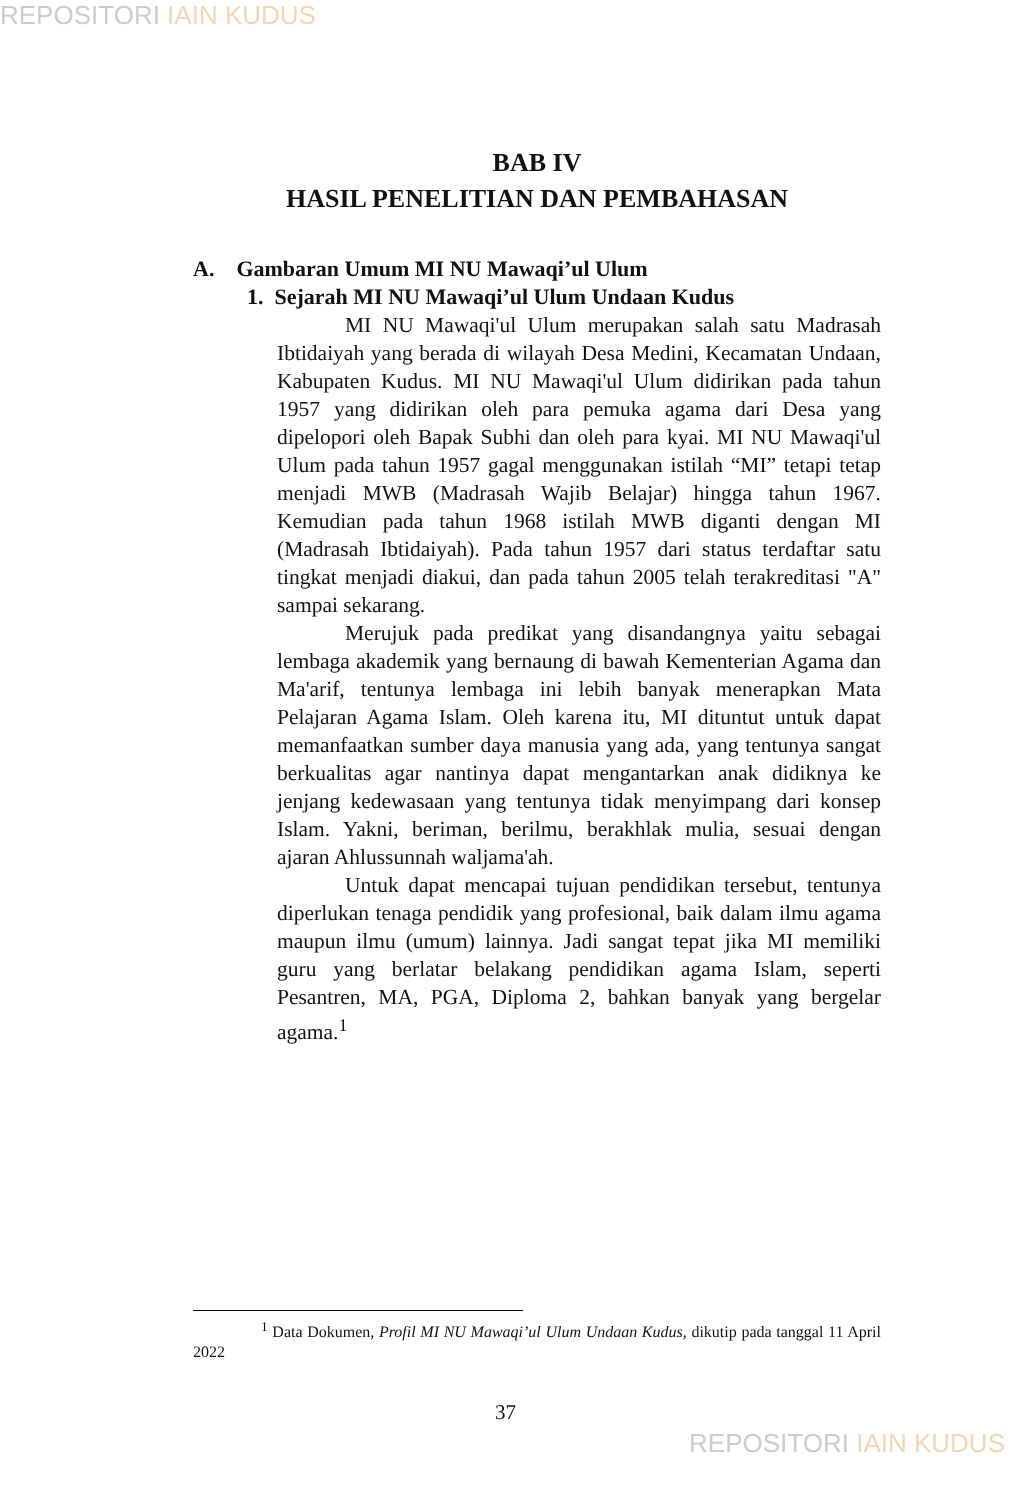REPOSITORI IAIN KUDUS
BAB IV
HASIL PENELITIAN DAN PEMBAHASAN
A. Gambaran Umum MI NU Mawaqi’ul Ulum
1. Sejarah MI NU Mawaqi’ul Ulum Undaan Kudus
MI NU Mawaqi'ul Ulum merupakan salah satu Madrasah Ibtidaiyah yang berada di wilayah Desa Medini, Kecamatan Undaan, Kabupaten Kudus. MI NU Mawaqi'ul Ulum didirikan pada tahun 1957 yang didirikan oleh para pemuka agama dari Desa yang dipelopori oleh Bapak Subhi dan oleh para kyai. MI NU Mawaqi'ul Ulum pada tahun 1957 gagal menggunakan istilah “MI” tetapi tetap menjadi MWB (Madrasah Wajib Belajar) hingga tahun 1967. Kemudian pada tahun 1968 istilah MWB diganti dengan MI (Madrasah Ibtidaiyah). Pada tahun 1957 dari status terdaftar satu tingkat menjadi diakui, dan pada tahun 2005 telah terakreditasi "A" sampai sekarang.
Merujuk pada predikat yang disandangnya yaitu sebagai lembaga akademik yang bernaung di bawah Kementerian Agama dan Ma'arif, tentunya lembaga ini lebih banyak menerapkan Mata Pelajaran Agama Islam. Oleh karena itu, MI dituntut untuk dapat memanfaatkan sumber daya manusia yang ada, yang tentunya sangat berkualitas agar nantinya dapat mengantarkan anak didiknya ke jenjang kedewasaan yang tentunya tidak menyimpang dari konsep Islam. Yakni, beriman, berilmu, berakhlak mulia, sesuai dengan ajaran Ahlussunnah waljama'ah.
Untuk dapat mencapai tujuan pendidikan tersebut, tentunya diperlukan tenaga pendidik yang profesional, baik dalam ilmu agama maupun ilmu (umum) lainnya. Jadi sangat tepat jika MI memiliki guru yang berlatar belakang pendidikan agama Islam, seperti Pesantren, MA, PGA, Diploma 2, bahkan banyak yang bergelar agama.<sup>1</sup>
<sup>1</sup> Data Dokumen, Profil MI NU Mawaqi’ul Ulum Undaan Kudus, dikutip pada tanggal 11 April 2022
37
REPOSITORI IAIN KUDUS